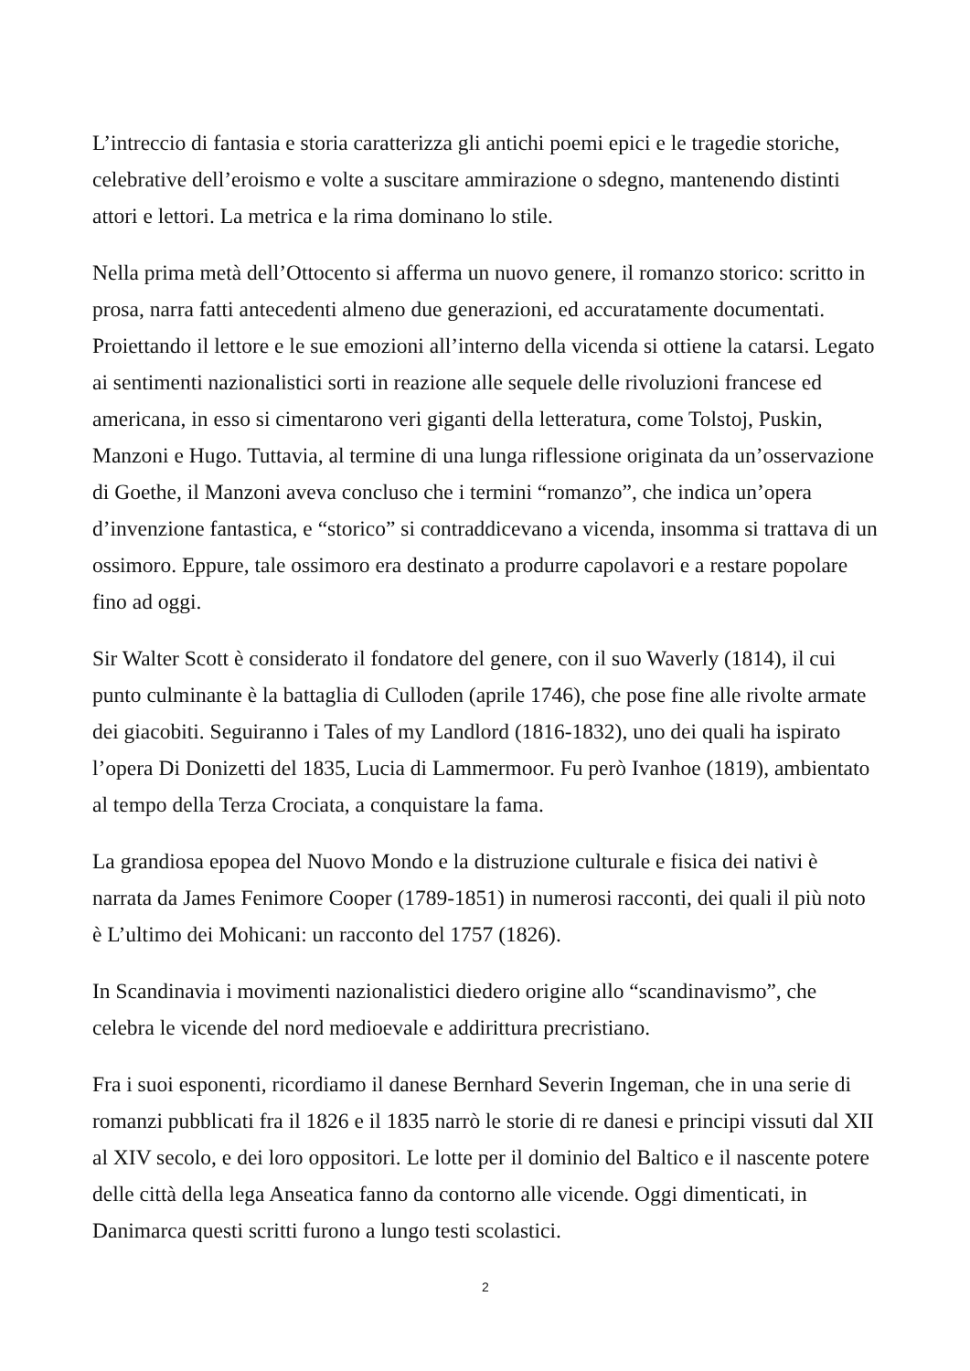L’intreccio di fantasia e storia caratterizza gli antichi poemi epici e le tragedie storiche, celebrative dell’eroismo e volte a suscitare ammirazione o sdegno, mantenendo distinti attori e lettori. La metrica e la rima dominano lo stile.
Nella prima metà dell’Ottocento si afferma un nuovo genere, il romanzo storico: scritto in prosa, narra fatti antecedenti almeno due generazioni, ed accuratamente documentati. Proiettando il lettore e le sue emozioni all’interno della vicenda si ottiene la catarsi. Legato ai sentimenti nazionalistici sorti in reazione alle sequele delle rivoluzioni francese ed americana, in esso si cimentarono veri giganti della letteratura, come Tolstoj, Puskin, Manzoni e Hugo. Tuttavia, al termine di una lunga riflessione originata da un’osservazione di Goethe, il Manzoni aveva concluso che i termini “romanzo”, che indica un’opera d’invenzione fantastica, e “storico” si contraddicevano a vicenda, insomma si trattava di un ossimoro. Eppure, tale ossimoro era destinato a produrre capolavori e a restare popolare fino ad oggi.
Sir Walter Scott è considerato il fondatore del genere, con il suo Waverly (1814), il cui punto culminante è la battaglia di Culloden (aprile 1746), che pose fine alle rivolte armate dei giacobiti. Seguiranno i Tales of my Landlord (1816-1832), uno dei quali ha ispirato l’opera Di Donizetti del 1835, Lucia di Lammermoor. Fu però Ivanhoe (1819), ambientato al tempo della Terza Crociata, a conquistare la fama.
La grandiosa epopea del Nuovo Mondo e la distruzione culturale e fisica dei nativi è narrata da James Fenimore Cooper (1789-1851) in numerosi racconti, dei quali il più noto è L’ultimo dei Mohicani: un racconto del 1757 (1826).
In Scandinavia i movimenti nazionalistici diedero origine allo “scandinavismo”, che celebra le vicende del nord medioevale e addirittura precristiano.
Fra i suoi esponenti, ricordiamo il danese Bernhard Severin Ingeman, che in una serie di romanzi pubblicati fra il 1826 e il 1835 narrò le storie di re danesi e principi vissuti dal XII al XIV secolo, e dei loro oppositori. Le lotte per il dominio del Baltico e il nascente potere delle città della lega Anseatica fanno da contorno alle vicende. Oggi dimenticati, in Danimarca questi scritti furono a lungo testi scolastici.
2